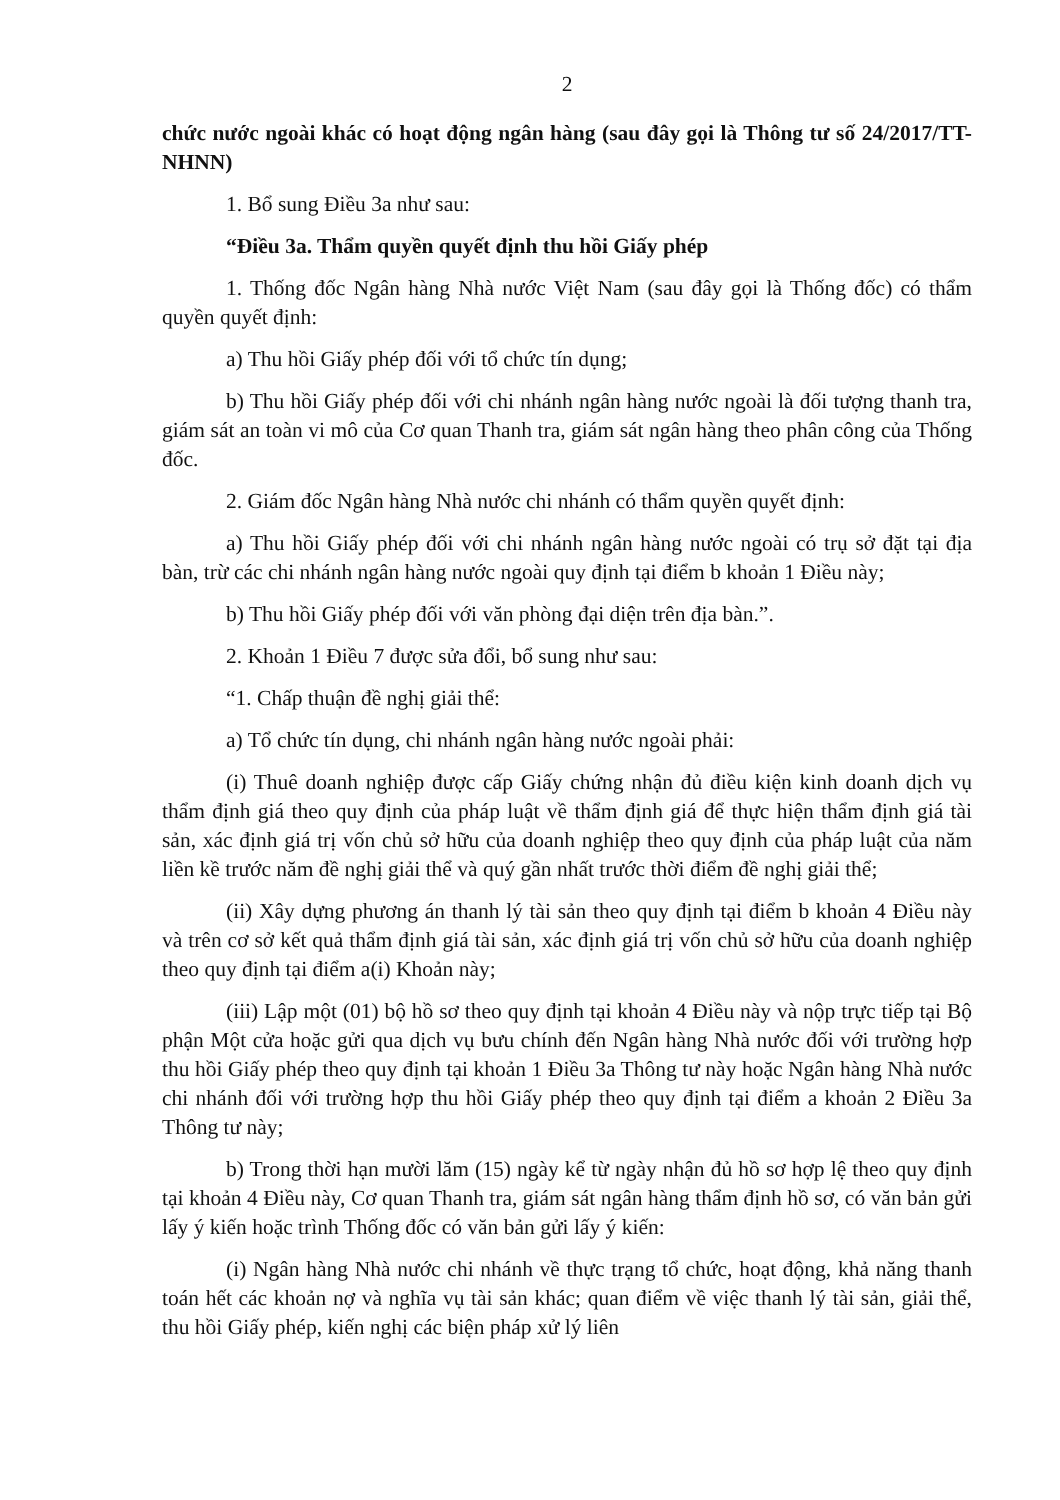2
chức nước ngoài khác có hoạt động ngân hàng (sau đây gọi là Thông tư số 24/2017/TT-NHNN)
1. Bổ sung Điều 3a như sau:
“Điều 3a. Thẩm quyền quyết định thu hồi Giấy phép
1. Thống đốc Ngân hàng Nhà nước Việt Nam (sau đây gọi là Thống đốc) có thẩm quyền quyết định:
a) Thu hồi Giấy phép đối với tổ chức tín dụng;
b) Thu hồi Giấy phép đối với chi nhánh ngân hàng nước ngoài là đối tượng thanh tra, giám sát an toàn vi mô của Cơ quan Thanh tra, giám sát ngân hàng theo phân công của Thống đốc.
2. Giám đốc Ngân hàng Nhà nước chi nhánh có thẩm quyền quyết định:
a) Thu hồi Giấy phép đối với chi nhánh ngân hàng nước ngoài có trụ sở đặt tại địa bàn, trừ các chi nhánh ngân hàng nước ngoài quy định tại điểm b khoản 1 Điều này;
b) Thu hồi Giấy phép đối với văn phòng đại diện trên địa bàn.”.
2. Khoản 1 Điều 7 được sửa đổi, bổ sung như sau:
“1. Chấp thuận đề nghị giải thể:
a) Tổ chức tín dụng, chi nhánh ngân hàng nước ngoài phải:
(i) Thuê doanh nghiệp được cấp Giấy chứng nhận đủ điều kiện kinh doanh dịch vụ thẩm định giá theo quy định của pháp luật về thẩm định giá để thực hiện thẩm định giá tài sản, xác định giá trị vốn chủ sở hữu của doanh nghiệp theo quy định của pháp luật của năm liền kề trước năm đề nghị giải thể và quý gần nhất trước thời điểm đề nghị giải thể;
(ii) Xây dựng phương án thanh lý tài sản theo quy định tại điểm b khoản 4 Điều này và trên cơ sở kết quả thẩm định giá tài sản, xác định giá trị vốn chủ sở hữu của doanh nghiệp theo quy định tại điểm a(i) Khoản này;
(iii) Lập một (01) bộ hồ sơ theo quy định tại khoản 4 Điều này và nộp trực tiếp tại Bộ phận Một cửa hoặc gửi qua dịch vụ bưu chính đến Ngân hàng Nhà nước đối với trường hợp thu hồi Giấy phép theo quy định tại khoản 1 Điều 3a Thông tư này hoặc Ngân hàng Nhà nước chi nhánh đối với trường hợp thu hồi Giấy phép theo quy định tại điểm a khoản 2 Điều 3a Thông tư này;
b) Trong thời hạn mười lăm (15) ngày kể từ ngày nhận đủ hồ sơ hợp lệ theo quy định tại khoản 4 Điều này, Cơ quan Thanh tra, giám sát ngân hàng thẩm định hồ sơ, có văn bản gửi lấy ý kiến hoặc trình Thống đốc có văn bản gửi lấy ý kiến:
(i) Ngân hàng Nhà nước chi nhánh về thực trạng tổ chức, hoạt động, khả năng thanh toán hết các khoản nợ và nghĩa vụ tài sản khác; quan điểm về việc thanh lý tài sản, giải thể, thu hồi Giấy phép, kiến nghị các biện pháp xử lý liên